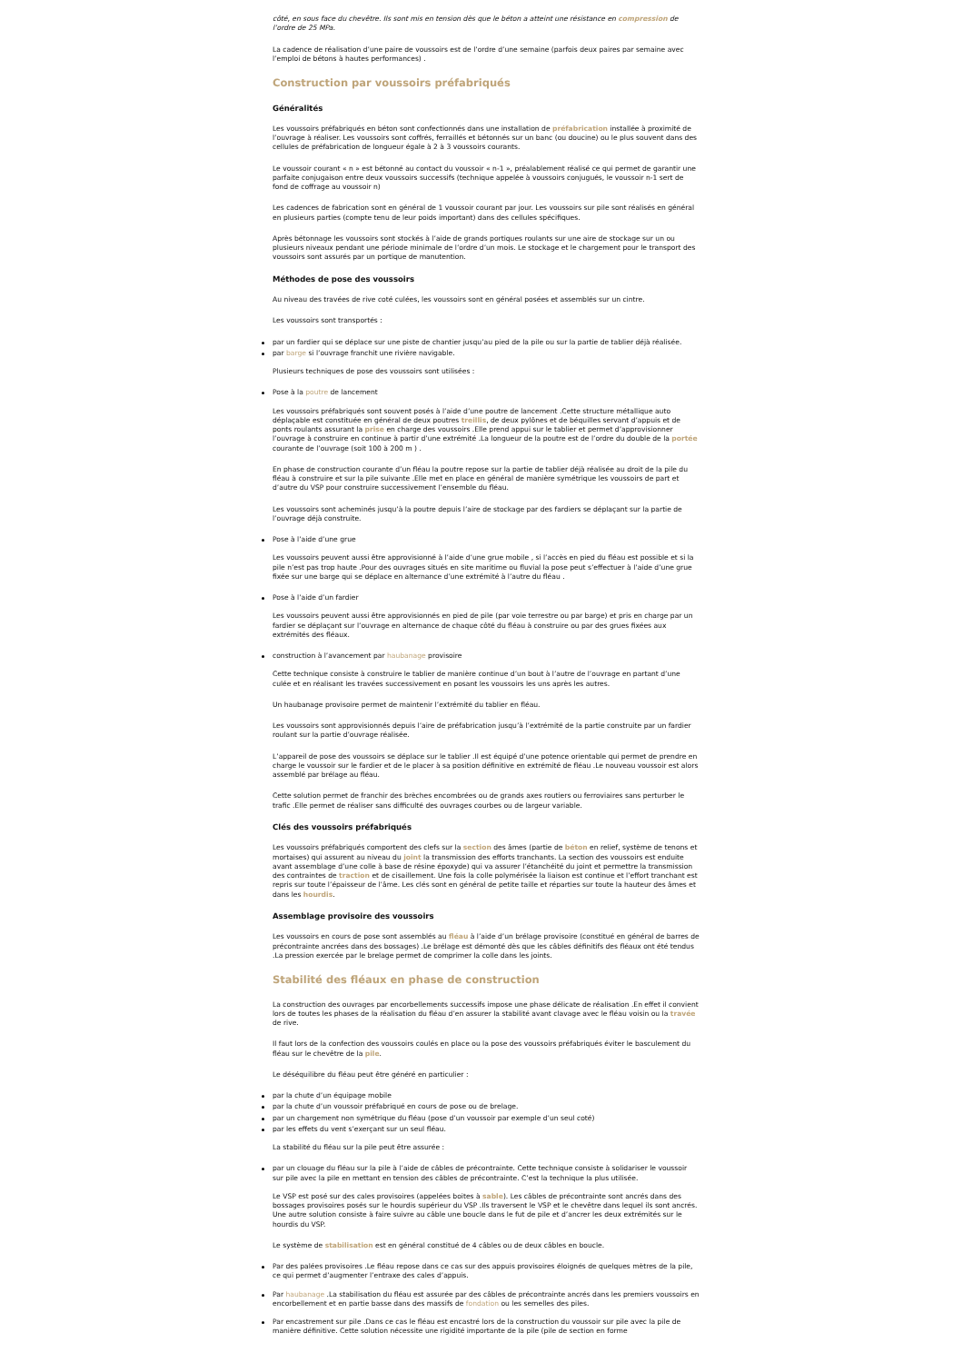côté, en sous face du chevêtre. Ils sont mis en tension dès que le béton a atteint une résistance en compression de l’ordre de 25 MPa.
La cadence de réalisation d’une paire de voussoirs est de l’ordre d’une semaine (parfois deux paires par semaine avec l’emploi de bétons à hautes performances) .
Construction par voussoirs préfabriqués
Généralités
Les voussoirs préfabriqués en béton sont confectionnés dans une installation de préfabrication installée à proximité de l’ouvrage à réaliser. Les voussoirs sont coffrés, ferraillés et bétonnés sur un banc (ou doucine) ou le plus souvent dans des cellules de préfabrication de longueur égale à 2 à 3 voussoirs courants.
Le voussoir courant « n » est bétonné au contact du voussoir « n-1 », préalablement réalisé ce qui permet de garantir une parfaite conjugaison entre deux voussoirs successifs (technique appelée à voussoirs conjugués, le voussoir n-1 sert de fond de coffrage au voussoir n)
Les cadences de fabrication sont en général de 1 voussoir courant par jour. Les voussoirs sur pile sont réalisés en général en plusieurs parties (compte tenu de leur poids important) dans des cellules spécifiques.
Après bétonnage les voussoirs sont stockés à l’aide de grands portiques roulants sur une aire de stockage sur un ou plusieurs niveaux pendant une période minimale de l’ordre d’un mois. Le stockage et le chargement pour le transport des voussoirs sont assurés par un portique de manutention.
Méthodes de pose des voussoirs
Au niveau des travées de rive coté culées, les voussoirs sont en général posées et assemblés sur un cintre.
Les voussoirs sont transportés :
par un fardier qui se déplace sur une piste de chantier jusqu’au pied de la pile ou sur la partie de tablier déjà réalisée.
par barge si l’ouvrage franchit une rivière navigable.
Plusieurs techniques de pose des voussoirs sont utilisées :
Pose à la poutre de lancement
Les voussoirs préfabriqués sont souvent posés à l’aide d’une poutre de lancement .Cette structure métallique auto déplaçable est constituée en général de deux poutres treillis, de deux pylônes et de béquilles servant d’appuis et de ponts roulants assurant la prise en charge des voussoirs .Elle prend appui sur le tablier et permet d’approvisionner l’ouvrage à construire en continue à partir d’une extrémité .La longueur de la poutre est de l’ordre du double de la portée courante de l’ouvrage (soit 100 à 200 m ) .
En phase de construction courante d’un fléau la poutre repose sur la partie de tablier déjà réalisée au droit de la pile du fléau à construire et sur la pile suivante .Elle met en place en général de manière symétrique les voussoirs de part et d’autre du VSP pour construire successivement l’ensemble du fléau.
Les voussoirs sont acheminés jusqu’à la poutre depuis l’aire de stockage par des fardiers se déplaçant sur la partie de l’ouvrage déjà construite.
Pose à l’aide d’une grue
Les voussoirs peuvent aussi être approvisionné à l’aide d’une grue mobile , si l’accès en pied du fléau est possible et si la pile n’est pas trop haute .Pour des ouvrages situés en site maritime ou fluvial la pose peut s’effectuer à l’aide d’une grue fixée sur une barge qui se déplace en alternance d’une extrémité à l’autre du fléau .
Pose à l’aide d’un fardier
Les voussoirs peuvent aussi être approvisionnés en pied de pile (par voie terrestre ou par barge) et pris en charge par un fardier se déplaçant sur l’ouvrage en alternance de chaque côté du fléau à construire ou par des grues fixées aux extrémités des fléaux.
construction à l’avancement par haubanage provisoire
Cette technique consiste à construire le tablier de manière continue d’un bout à l’autre de l’ouvrage en partant d’une culée et en réalisant les travées successivement en posant les voussoirs les uns après les autres.
Un haubanage provisoire permet de maintenir l’extrémité du tablier en fléau.
Les voussoirs sont approvisionnés depuis l’aire de préfabrication jusqu’à l’extrémité de la partie construite par un fardier roulant sur la partie d’ouvrage réalisée.
L’appareil de pose des voussoirs se déplace sur le tablier .Il est équipé d’une potence orientable qui permet de prendre en charge le voussoir sur le fardier et de le placer à sa position définitive en extrémité de fléau .Le nouveau voussoir est alors assemblé par brélage au fléau.
Cette solution permet de franchir des brèches encombrées ou de grands axes routiers ou ferroviaires sans perturber le trafic .Elle permet de réaliser sans difficulté des ouvrages courbes ou de largeur variable.
Clés des voussoirs préfabriqués
Les voussoirs préfabriqués comportent des clefs sur la section des âmes (partie de béton en relief, système de tenons et mortaises) qui assurent au niveau du joint la transmission des efforts tranchants. La section des voussoirs est enduite avant assemblage d’une colle à base de résine époxyde) qui va assurer l’étanchéité du joint et permettre la transmission des contraintes de traction et de cisaillement. Une fois la colle polymérisée la liaison est continue et l’effort tranchant est repris sur toute l’épaisseur de l’âme. Les clés sont en général de petite taille et réparties sur toute la hauteur des âmes et dans les hourdis.
Assemblage provisoire des voussoirs
Les voussoirs en cours de pose sont assemblés au fléau à l’aide d’un brélage provisoire (constitué en général de barres de précontrainte ancrées dans des bossages) .Le brélage est démonté dès que les câbles définitifs des fléaux ont été tendus .La pression exercée par le brelage permet de comprimer la colle dans les joints.
Stabilité des fléaux en phase de construction
La construction des ouvrages par encorbellements successifs impose une phase délicate de réalisation .En effet il convient lors de toutes les phases de la réalisation du fléau d’en assurer la stabilité avant clavage avec le fléau voisin ou la travée de rive.
Il faut lors de la confection des voussoirs coulés en place ou la pose des voussoirs préfabriqués éviter le basculement du fléau sur le chevêtre de la pile.
Le déséquilibre du fléau peut être généré en particulier :
par la chute d’un équipage mobile
par la chute d’un voussoir préfabriqué en cours de pose ou de brelage.
par un chargement non symétrique du fléau (pose d’un voussoir par exemple d’un seul coté)
par les effets du vent s’exerçant sur un seul fléau.
La stabilité du fléau sur la pile peut être assurée :
par un clouage du fléau sur la pile à l’aide de câbles de précontrainte. Cette technique consiste à solidariser le voussoir sur pile avec la pile en mettant en tension des câbles de précontrainte. C’est la technique la plus utilisée.
Le VSP est posé sur des cales provisoires (appelées boites à sable). Les câbles de précontrainte sont ancrés dans des bossages provisoires posés sur le hourdis supérieur du VSP .Ils traversent le VSP et le chevêtre dans lequel ils sont ancrés. Une autre solution consiste à faire suivre au câble une boucle dans le fut de pile et d’ancrer les deux extrémités sur le hourdis du VSP.
Le système de stabilisation est en général constitué de 4 câbles ou de deux câbles en boucle.
Par des palées provisoires .Le fléau repose dans ce cas sur des appuis provisoires éloignés de quelques mètres de la pile, ce qui permet d’augmenter l’entraxe des cales d’appuis.
Par haubanage .La stabilisation du fléau est assurée par des câbles de précontrainte ancrés dans les premiers voussoirs en encorbellement et en partie basse dans des massifs de fondation ou les semelles des piles.
Par encastrement sur pile .Dans ce cas le fléau est encastré lors de la construction du voussoir sur pile avec la pile de manière définitive. Cette solution nécessite une rigidité importante de la pile (pile de section en forme